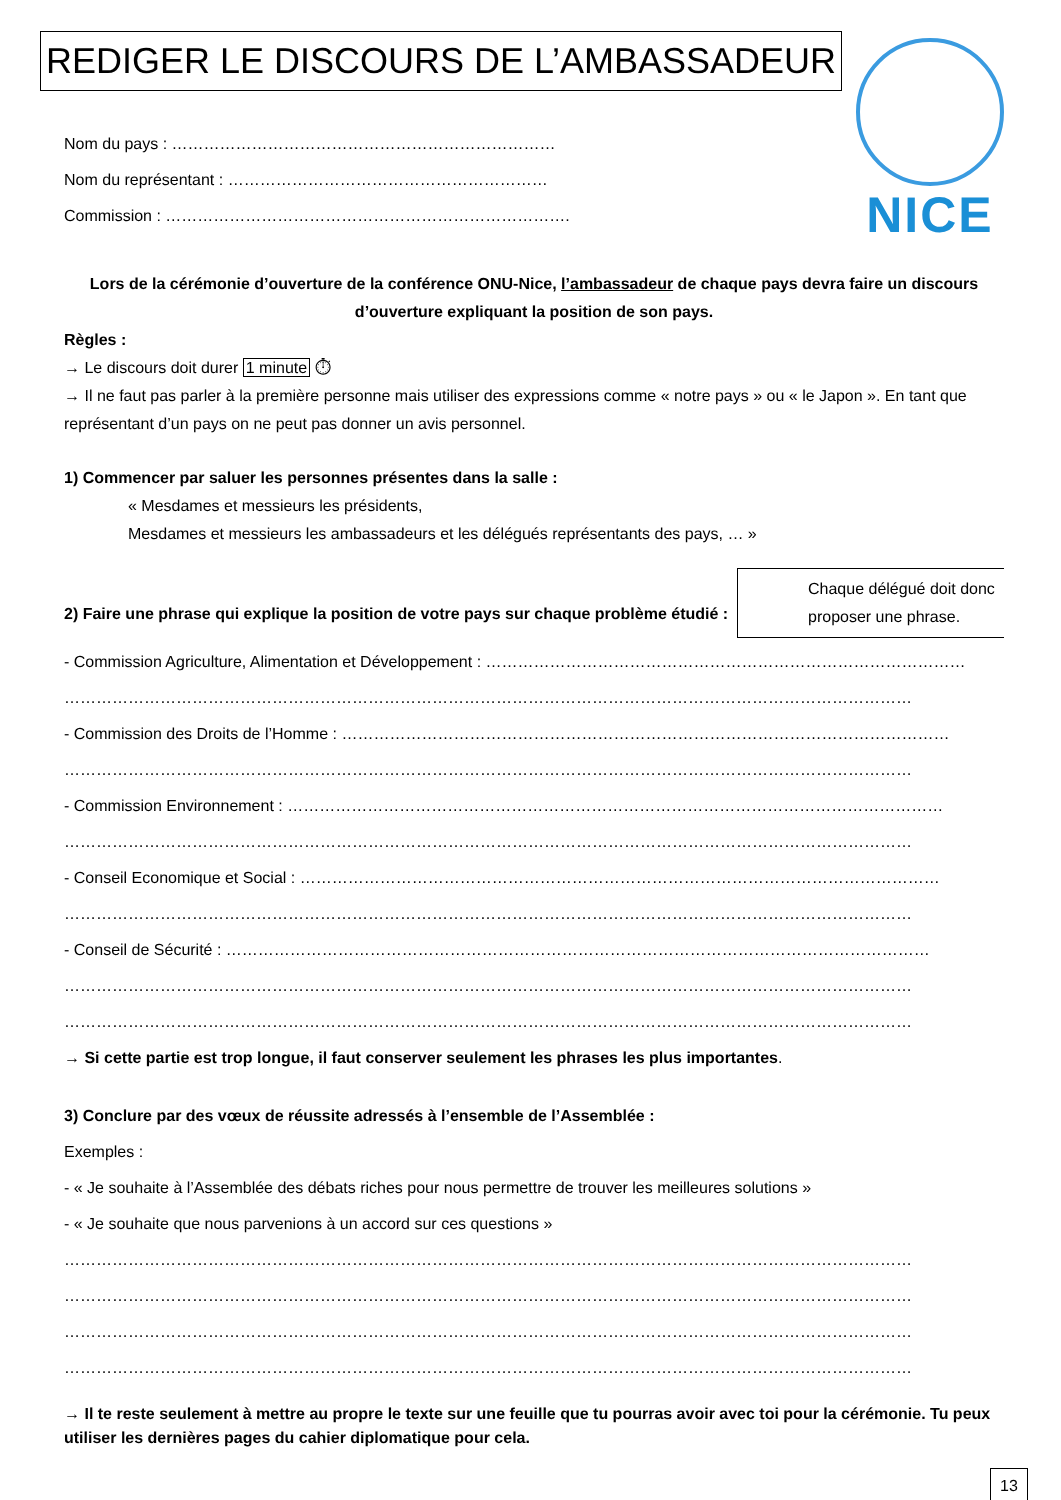REDIGER LE DISCOURS DE L’AMBASSADEUR NICE
Nom du pays : ………………………………………………………………
Nom du représentant : ……………………………………………………
Commission : ………………………………………………………………….
Lors de la cérémonie d’ouverture de la conférence ONU-Nice, l’ambassadeur de chaque pays devra faire un discours d’ouverture expliquant la position de son pays.
Règles :
→ Le discours doit durer 1 minute ⏱
→ Il ne faut pas parler à la première personne mais utiliser des expressions comme « notre pays » ou « le Japon ». En tant que représentant d’un pays on ne peut pas donner un avis personnel.
1) Commencer par saluer les personnes présentes dans la salle :
« Mesdames et messieurs les présidents,
Mesdames et messieurs les ambassadeurs et les délégués représentants des pays, … »
Chaque délégué doit donc proposer une phrase.
2) Faire une phrase qui explique la position de votre pays sur chaque problème étudié :
- Commission Agriculture, Alimentation et Développement : ………………………………………………………………………………
……………………………………………………………………………………………………………………………………………
- Commission des Droits de l’Homme : ……………………………………………………………………………………………………
……………………………………………………………………………………………………………………………………………
- Commission Environnement : ……………………………………………………………………………………………………………
……………………………………………………………………………………………………………………………………………
- Conseil Economique et Social : …………………………………………………………………………………………………………
……………………………………………………………………………………………………………………………………………
- Conseil de Sécurité : ……………………………………………………………………………………………………………………
……………………………………………………………………………………………………………………………………………
……………………………………………………………………………………………………………………………………………
→ Si cette partie est trop longue, il faut conserver seulement les phrases les plus importantes.
3) Conclure par des vœux de réussite adressés à l’ensemble de l’Assemblée :
Exemples :
- « Je souhaite à l’Assemblée des débats riches pour nous permettre de trouver les meilleures solutions »
- « Je souhaite que nous parvenions à un accord sur ces questions »
……………………………………………………………………………………………………………………………………………
……………………………………………………………………………………………………………………………………………
……………………………………………………………………………………………………………………………………………
……………………………………………………………………………………………………………………………………………
→ Il te reste seulement à mettre au propre le texte sur une feuille que tu pourras avoir avec toi pour la cérémonie. Tu peux utiliser les dernières pages du cahier diplomatique pour cela.
13